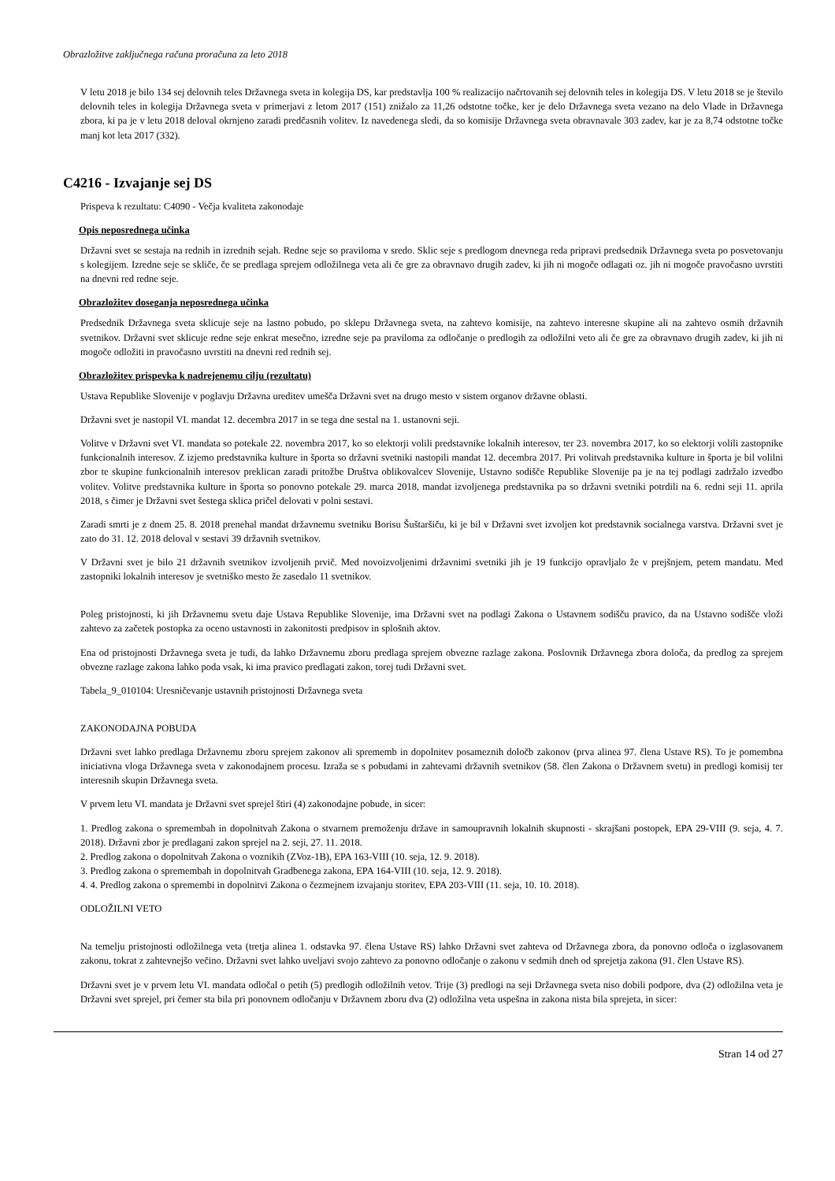Obrazložitve zaključnega računa proračuna za leto 2018
V letu 2018 je bilo 134 sej delovnih teles Državnega sveta in kolegija DS, kar predstavlja 100 % realizacijo načrtovanih sej delovnih teles in kolegija DS. V letu 2018 se je število delovnih teles in kolegija Državnega sveta v primerjavi z letom 2017 (151) znižalo za 11,26 odstotne točke, ker je delo Državnega sveta vezano na delo Vlade in Državnega zbora, ki pa je v letu 2018 deloval okrnjeno zaradi predčasnih volitev. Iz navedenega sledi, da so komisije Državnega sveta obravnavale 303 zadev, kar je za 8,74 odstotne točke manj kot leta 2017 (332).
C4216 - Izvajanje sej DS
Prispeva k rezultatu: C4090 - Večja kvaliteta zakonodaje
Opis neposrednega učinka
Državni svet se sestaja na rednih in izrednih sejah. Redne seje so praviloma v sredo. Sklic seje s predlogom dnevnega reda pripravi predsednik Državnega sveta po posvetovanju s kolegijem. Izredne seje se skliče, če se predlaga sprejem odložilnega veta ali če gre za obravnavo drugih zadev, ki jih ni mogoče odlagati oz. jih ni mogoče pravočasno uvrstiti na dnevni red redne seje.
Obrazložitev doseganja neposrednega učinka
Predsednik Državnega sveta sklicuje seje na lastno pobudo, po sklepu Državnega sveta, na zahtevo komisije, na zahtevo interesne skupine ali na zahtevo osmih državnih svetnikov. Državni svet sklicuje redne seje enkrat mesečno, izredne seje pa praviloma za odločanje o predlogih za odložilni veto ali če gre za obravnavo drugih zadev, ki jih ni mogoče odložiti in pravočasno uvrstiti na dnevni red rednih sej.
Obrazložitev prispevka k nadrejenemu cilju (rezultatu)
Ustava Republike Slovenije v poglavju Državna ureditev umešča Državni svet na drugo mesto v sistem organov državne oblasti.
Državni svet je nastopil VI. mandat 12. decembra 2017 in se tega dne sestal na 1. ustanovni seji.
Volitve v Državni svet VI. mandata so potekale 22. novembra 2017, ko so elektorji volili predstavnike lokalnih interesov, ter 23. novembra 2017, ko so elektorji volili zastopnike funkcionalnih interesov. Z izjemo predstavnika kulture in športa so državni svetniki nastopili mandat 12. decembra 2017. Pri volitvah predstavnika kulture in športa je bil volilni zbor te skupine funkcionalnih interesov preklican zaradi pritožbe Društva oblikovalcev Slovenije, Ustavno sodišče Republike Slovenije pa je na tej podlagi zadržalo izvedbo volitev. Volitve predstavnika kulture in športa so ponovno potekale 29. marca 2018, mandat izvoljenega predstavnika pa so državni svetniki potrdili na 6. redni seji 11. aprila 2018, s čimer je Državni svet šestega sklica pričel delovati v polni sestavi.
Zaradi smrti je z dnem 25. 8. 2018 prenehal mandat državnemu svetniku Borisu Šuštaršiču, ki je bil v Državni svet izvoljen kot predstavnik socialnega varstva. Državni svet je zato do 31. 12. 2018 deloval v sestavi 39 državnih svetnikov.
V Državni svet je bilo 21 državnih svetnikov izvoljenih prvič. Med novoizvoljenimi državnimi svetniki jih je 19 funkcijo opravljalo že v prejšnjem, petem mandatu. Med zastopniki lokalnih interesov je svetniško mesto že zasedalo 11 svetnikov.
Poleg pristojnosti, ki jih Državnemu svetu daje Ustava Republike Slovenije, ima Državni svet na podlagi Zakona o Ustavnem sodišču pravico, da na Ustavno sodišče vloži zahtevo za začetek postopka za oceno ustavnosti in zakonitosti predpisov in splošnih aktov.
Ena od pristojnosti Državnega sveta je tudi, da lahko Državnemu zboru predlaga sprejem obvezne razlage zakona. Poslovnik Državnega zbora določa, da predlog za sprejem obvezne razlage zakona lahko poda vsak, ki ima pravico predlagati zakon, torej tudi Državni svet.
Tabela_9_010104: Uresničevanje ustavnih pristojnosti Državnega sveta
ZAKONODAJNA POBUDA
Državni svet lahko predlaga Državnemu zboru sprejem zakonov ali sprememb in dopolnitev posameznih določb zakonov (prva alinea 97. člena Ustave RS). To je pomembna iniciativna vloga Državnega sveta v zakonodajnem procesu. Izraža se s pobudami in zahtevami državnih svetnikov (58. člen Zakona o Državnem svetu) in predlogi komisij ter interesnih skupin Državnega sveta.
V prvem letu VI. mandata je Državni svet sprejel štiri (4) zakonodajne pobude, in sicer:
1. Predlog zakona o spremembah in dopolnitvah Zakona o stvarnem premoženju države in samoupravnih lokalnih skupnosti - skrajšani postopek, EPA 29-VIII (9. seja, 4. 7. 2018). Državni zbor je predlagani zakon sprejel na 2. seji, 27. 11. 2018.
2. Predlog zakona o dopolnitvah Zakona o voznikih (ZVoz-1B), EPA 163-VIII (10. seja, 12. 9. 2018).
3. Predlog zakona o spremembah in dopolnitvah Gradbenega zakona, EPA 164-VIII (10. seja, 12. 9. 2018).
4. 4. Predlog zakona o spremembi in dopolnitvi Zakona o čezmejnem izvajanju storitev, EPA 203-VIII (11. seja, 10. 10. 2018).
ODLOŽILNI VETO
Na temelju pristojnosti odložilnega veta (tretja alinea 1. odstavka 97. člena Ustave RS) lahko Državni svet zahteva od Državnega zbora, da ponovno odloča o izglasovanem zakonu, tokrat z zahtevnejšo večino. Državni svet lahko uveljavi svojo zahtevo za ponovno odločanje o zakonu v sedmih dneh od sprejetja zakona (91. člen Ustave RS).
Državni svet je v prvem letu VI. mandata odločal o petih (5) predlogih odložilnih vetov. Trije (3) predlogi na seji Državnega sveta niso dobili podpore, dva (2) odložilna veta je Državni svet sprejel, pri čemer sta bila pri ponovnem odločanju v Državnem zboru dva (2) odložilna veta uspešna in zakona nista bila sprejeta, in sicer:
Stran 14 od 27